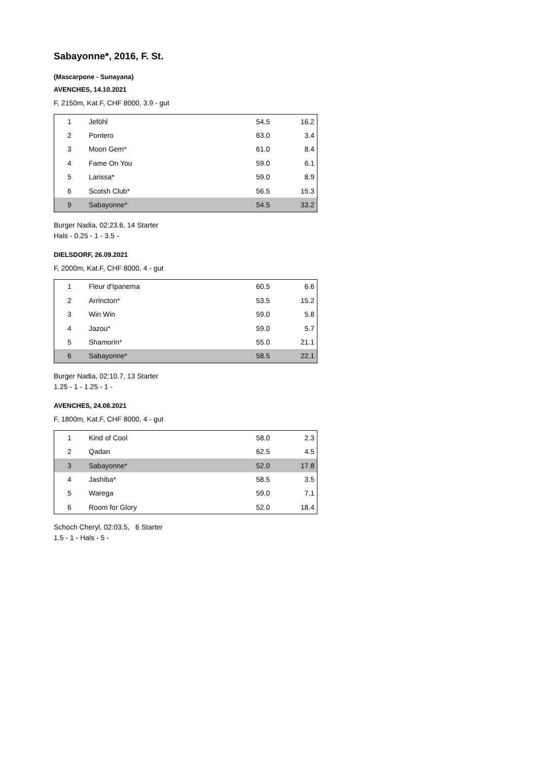Sabayonne*, 2016, F. St.
(Mascarpone - Sunayana)
AVENCHES, 14.10.2021
F, 2150m, Kat.F, CHF 8000, 3.9 - gut
| 1 | Jeföhl | 54.5 | 16.2 |
| 2 | Pontero | 63.0 | 3.4 |
| 3 | Moon Gem* | 61.0 | 8.4 |
| 4 | Fame On You | 59.0 | 6.1 |
| 5 | Larissa* | 59.0 | 8.9 |
| 6 | Scotsh Club* | 56.5 | 15.3 |
| 9 | Sabayonne* | 54.5 | 33.2 |
Burger Nadia, 02:23.6, 14 Starter
Hals - 0.25 - 1 - 3.5 -
DIELSDORF, 26.09.2021
F, 2000m, Kat.F, CHF 8000, 4 - gut
| 1 | Fleur d'Ipanema | 60.5 | 6.6 |
| 2 | Arrincton* | 53.5 | 15.2 |
| 3 | Win Win | 59.0 | 5.8 |
| 4 | Jazou* | 59.0 | 5.7 |
| 5 | Shamorin* | 55.0 | 21.1 |
| 6 | Sabayonne* | 58.5 | 22.1 |
Burger Nadia, 02:10.7, 13 Starter
1.25 - 1 - 1.25 - 1 -
AVENCHES, 24.08.2021
F, 1800m, Kat.F, CHF 8000, 4 - gut
| 1 | Kind of Cool | 58.0 | 2.3 |
| 2 | Qadan | 62.5 | 4.5 |
| 3 | Sabayonne* | 52.0 | 17.8 |
| 4 | Jashiba* | 58.5 | 3.5 |
| 5 | Warega | 59.0 | 7.1 |
| 6 | Room for Glory | 52.0 | 18.4 |
Schoch Cheryl, 02:03.5, 6 Starter
1.5 - 1 - Hals - 5 -